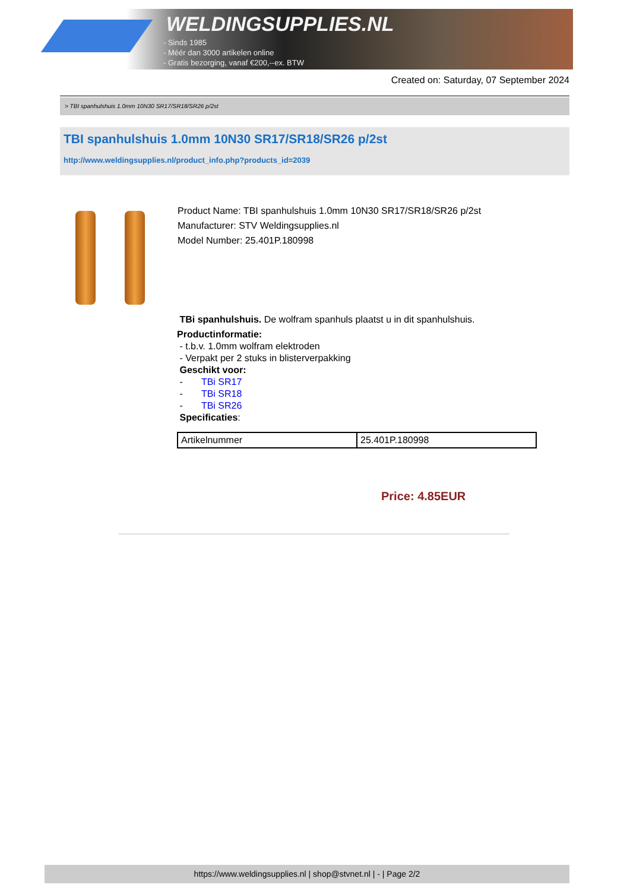WELDINGSUPPLIES.NL
- Sinds 1985
- Méér dan 3000 artikelen online
- Gratis bezorging, vanaf €200,--ex. BTW
Created on: Saturday, 07 September 2024
> TBI spanhulshuis 1.0mm 10N30 SR17/SR18/SR26 p/2st
TBI spanhulshuis 1.0mm 10N30 SR17/SR18/SR26 p/2st
http://www.weldingsupplies.nl/product_info.php?products_id=2039
Product Name: TBI spanhulshuis 1.0mm 10N30 SR17/SR18/SR26 p/2st
Manufacturer: STV Weldingsupplies.nl
Model Number: 25.401P.180998
TBi spanhulshuis. De wolfram spanhuls plaatst u in dit spanhulshuis.
Productinformatie:
- t.b.v. 1.0mm wolfram elektroden
- Verpakt per 2 stuks in blisterverpakking
Geschikt voor:
- TBi SR17
- TBi SR18
- TBi SR26
Specificaties:
| Artikelnummer | 25.401P.180998 |
Price: 4.85EUR
https://www.weldingsupplies.nl | shop@stvnet.nl | - | Page 2/2